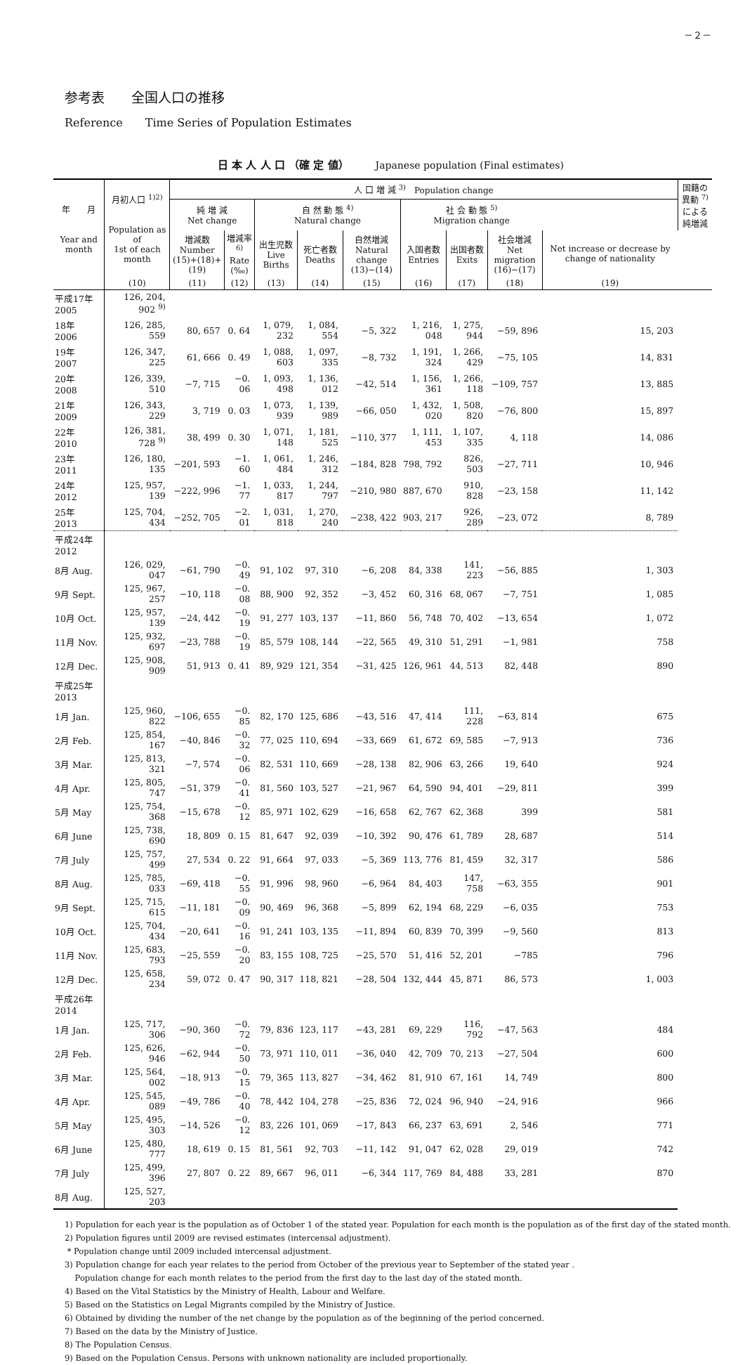－２－
参考表　　全国人口の推移
Reference　　Time Series of Population Estimates
日 本 人 人 口 （確 定 値）　　　Japanese population (Final estimates)
| 年 月 Year and month | 月初人口 <sup>1)2)</sup> Population as of 1st of each month | 人 口 増 減 <sup>3)</sup> Population change | | | | | | | | | 国籍の異動 <sup>7)</sup> による純増減 |
| --- | --- | --- | --- | --- | --- | --- | --- | --- | --- | --- | --- |
| | | 純 増 減 Net change | | 自 然 動 態 <sup>4)</sup> Natural change | | | 社 会 動 態 <sup>5)</sup> Migration change | | | | |
| | | 増減数 Number (15)+(18)+(19) | 増減率<sup>6)</sup> Rate (‰) | 出生児数 Live Births | 死亡者数 Deaths | 自然増減 Natural change (13)−(14) | 入国者数 Entries | 出国者数 Exits | 社会増減 Net migration (16)−(17) | Net increase or decrease by change of nationality | |
| | (10) | (11) | (12) | (13) | (14) | (15) | (16) | (17) | (18) | (19) | |
| 平成17年 2005 | 126, 204, 902 <sup>9)</sup> | | | | | | | | | | |
| 18年 2006 | 126, 285, 559 | 80, 657 | 0. 64 | 1, 079, 232 | 1, 084, 554 | −5, 322 | 1, 216, 048 | 1, 275, 944 | −59, 896 | 15, 203 | |
| 19年 2007 | 126, 347, 225 | 61, 666 | 0. 49 | 1, 088, 603 | 1, 097, 335 | −8, 732 | 1, 191, 324 | 1, 266, 429 | −75, 105 | 14, 831 | |
| 20年 2008 | 126, 339, 510 | −7, 715 | −0. 06 | 1, 093, 498 | 1, 136, 012 | −42, 514 | 1, 156, 361 | 1, 266, 118 | −109, 757 | 13, 885 | |
| 21年 2009 | 126, 343, 229 | 3, 719 | 0. 03 | 1, 073, 939 | 1, 139, 989 | −66, 050 | 1, 432, 020 | 1, 508, 820 | −76, 800 | 15, 897 | |
| 22年 2010 | 126, 381, 728 <sup>9)</sup> | 38, 499 | 0. 30 | 1, 071, 148 | 1, 181, 525 | −110, 377 | 1, 111, 453 | 1, 107, 335 | 4, 118 | 14, 086 | |
| 23年 2011 | 126, 180, 135 | −201, 593 | −1. 60 | 1, 061, 484 | 1, 246, 312 | −184, 828 | 798, 792 | 826, 503 | −27, 711 | 10, 946 | |
| 24年 2012 | 125, 957, 139 | −222, 996 | −1. 77 | 1, 033, 817 | 1, 244, 797 | −210, 980 | 887, 670 | 910, 828 | −23, 158 | 11, 142 | |
| 25年 2013 | 125, 704, 434 | −252, 705 | −2. 01 | 1, 031, 818 | 1, 270, 240 | −238, 422 | 903, 217 | 926, 289 | −23, 072 | 8, 789 | |
| 平成24年 2012 | | | | | | | | | | | |
| 8月 Aug. | 126, 029, 047 | −61, 790 | −0. 49 | 91, 102 | 97, 310 | −6, 208 | 84, 338 | 141, 223 | −56, 885 | 1, 303 | |
| 9月 Sept. | 125, 967, 257 | −10, 118 | −0. 08 | 88, 900 | 92, 352 | −3, 452 | 60, 316 | 68, 067 | −7, 751 | 1, 085 | |
| 10月 Oct. | 125, 957, 139 | −24, 442 | −0. 19 | 91, 277 | 103, 137 | −11, 860 | 56, 748 | 70, 402 | −13, 654 | 1, 072 | |
| 11月 Nov. | 125, 932, 697 | −23, 788 | −0. 19 | 85, 579 | 108, 144 | −22, 565 | 49, 310 | 51, 291 | −1, 981 | 758 | |
| 12月 Dec. | 125, 908, 909 | 51, 913 | 0. 41 | 89, 929 | 121, 354 | −31, 425 | 126, 961 | 44, 513 | 82, 448 | 890 | |
| 平成25年 2013 | | | | | | | | | | | |
| 1月 Jan. | 125, 960, 822 | −106, 655 | −0. 85 | 82, 170 | 125, 686 | −43, 516 | 47, 414 | 111, 228 | −63, 814 | 675 | |
| 2月 Feb. | 125, 854, 167 | −40, 846 | −0. 32 | 77, 025 | 110, 694 | −33, 669 | 61, 672 | 69, 585 | −7, 913 | 736 | |
| 3月 Mar. | 125, 813, 321 | −7, 574 | −0. 06 | 82, 531 | 110, 669 | −28, 138 | 82, 906 | 63, 266 | 19, 640 | 924 | |
| 4月 Apr. | 125, 805, 747 | −51, 379 | −0. 41 | 81, 560 | 103, 527 | −21, 967 | 64, 590 | 94, 401 | −29, 811 | 399 | |
| 5月 May | 125, 754, 368 | −15, 678 | −0. 12 | 85, 971 | 102, 629 | −16, 658 | 62, 767 | 62, 368 | 399 | 581 | |
| 6月 June | 125, 738, 690 | 18, 809 | 0. 15 | 81, 647 | 92, 039 | −10, 392 | 90, 476 | 61, 789 | 28, 687 | 514 | |
| 7月 July | 125, 757, 499 | 27, 534 | 0. 22 | 91, 664 | 97, 033 | −5, 369 | 113, 776 | 81, 459 | 32, 317 | 586 | |
| 8月 Aug. | 125, 785, 033 | −69, 418 | −0. 55 | 91, 996 | 98, 960 | −6, 964 | 84, 403 | 147, 758 | −63, 355 | 901 | |
| 9月 Sept. | 125, 715, 615 | −11, 181 | −0. 09 | 90, 469 | 96, 368 | −5, 899 | 62, 194 | 68, 229 | −6, 035 | 753 | |
| 10月 Oct. | 125, 704, 434 | −20, 641 | −0. 16 | 91, 241 | 103, 135 | −11, 894 | 60, 839 | 70, 399 | −9, 560 | 813 | |
| 11月 Nov. | 125, 683, 793 | −25, 559 | −0. 20 | 83, 155 | 108, 725 | −25, 570 | 51, 416 | 52, 201 | −785 | 796 | |
| 12月 Dec. | 125, 658, 234 | 59, 072 | 0. 47 | 90, 317 | 118, 821 | −28, 504 | 132, 444 | 45, 871 | 86, 573 | 1, 003 | |
| 平成26年 2014 | | | | | | | | | | | |
| 1月 Jan. | 125, 717, 306 | −90, 360 | −0. 72 | 79, 836 | 123, 117 | −43, 281 | 69, 229 | 116, 792 | −47, 563 | 484 | |
| 2月 Feb. | 125, 626, 946 | −62, 944 | −0. 50 | 73, 971 | 110, 011 | −36, 040 | 42, 709 | 70, 213 | −27, 504 | 600 | |
| 3月 Mar. | 125, 564, 002 | −18, 913 | −0. 15 | 79, 365 | 113, 827 | −34, 462 | 81, 910 | 67, 161 | 14, 749 | 800 | |
| 4月 Apr. | 125, 545, 089 | −49, 786 | −0. 40 | 78, 442 | 104, 278 | −25, 836 | 72, 024 | 96, 940 | −24, 916 | 966 | |
| 5月 May | 125, 495, 303 | −14, 526 | −0. 12 | 83, 226 | 101, 069 | −17, 843 | 66, 237 | 63, 691 | 2, 546 | 771 | |
| 6月 June | 125, 480, 777 | 18, 619 | 0. 15 | 81, 561 | 92, 703 | −11, 142 | 91, 047 | 62, 028 | 29, 019 | 742 | |
| 7月 July | 125, 499, 396 | 27, 807 | 0. 22 | 89, 667 | 96, 011 | −6, 344 | 117, 769 | 84, 488 | 33, 281 | 870 | |
| 8月 Aug. | 125, 527, 203 | | | | | | | | | | |
1) Population for each year is the population as of October 1 of the stated year. Population for each month is the population as of the first day of the stated month.
2) Population figures until 2009 are revised estimates (intercensal adjustment).
* Population change until 2009 included intercensal adjustment.
3) Population change for each year relates to the period from October of the previous year to September of the stated year .
Population change for each month relates to the period from the first day to the last day of the stated month.
4) Based on the Vital Statistics by the Ministry of Health, Labour and Welfare.
5) Based on the Statistics on Legal Migrants compiled by the Ministry of Justice.
6) Obtained by dividing the number of the net change by the population as of the beginning of the period concerned.
7) Based on the data by the Ministry of Justice.
8) The Population Census.
9) Based on the Population Census. Persons with unknown nationality are included proportionally.